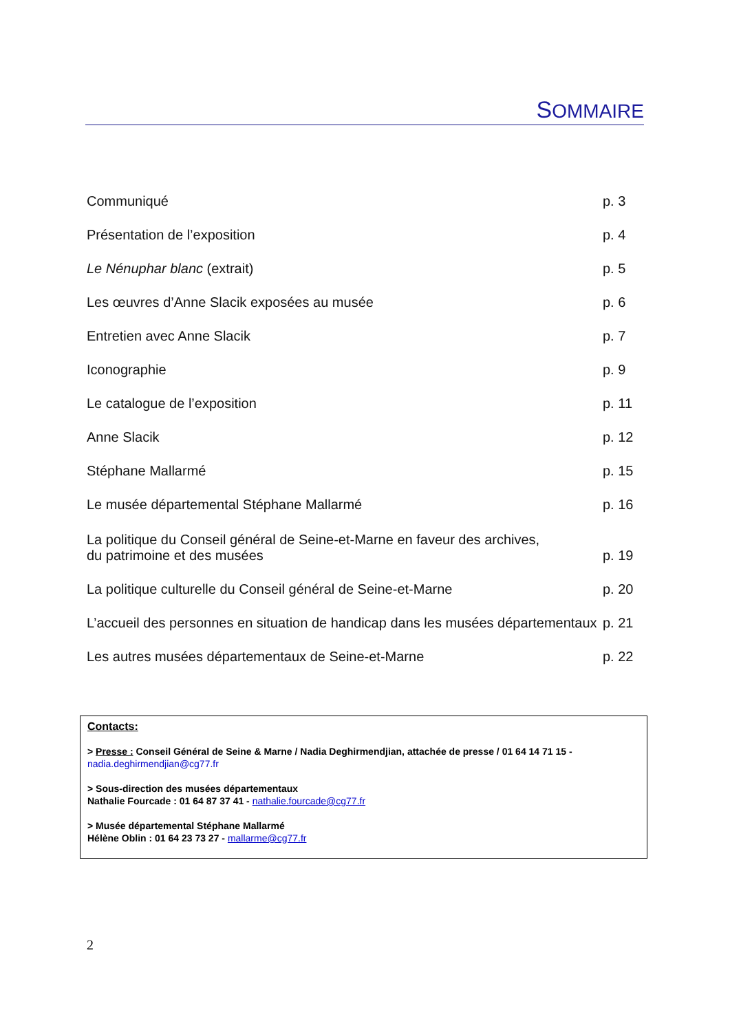SOMMAIRE
Communiqué p. 3
Présentation de l’exposition p. 4
Le Nénuphar blanc (extrait) p. 5
Les œuvres d’Anne Slacik exposées au musée p. 6
Entretien avec Anne Slacik p. 7
Iconographie p. 9
Le catalogue de l’exposition p. 11
Anne Slacik p. 12
Stéphane Mallarmé p. 15
Le musée départemental Stéphane Mallarmé p. 16
La politique du Conseil général de Seine-et-Marne en faveur des archives,
du patrimoine et des musées p. 19
La politique culturelle du Conseil général de Seine-et-Marne p. 20
L’accueil des personnes en situation de handicap dans les musées départementaux p. 21
Les autres musées départementaux de Seine-et-Marne p. 22
Contacts:
> Presse : Conseil Général de Seine & Marne / Nadia Deghirmendjian, attachée de presse / 01 64 14 71 15 -
nadia.deghirmendjian@cg77.fr
> Sous-direction des musées départementaux
Nathalie Fourcade : 01 64 87 37 41 - nathalie.fourcade@cg77.fr
> Musée départemental Stéphane Mallarmé
Hélène Oblin : 01 64 23 73 27 - mallarme@cg77.fr
2